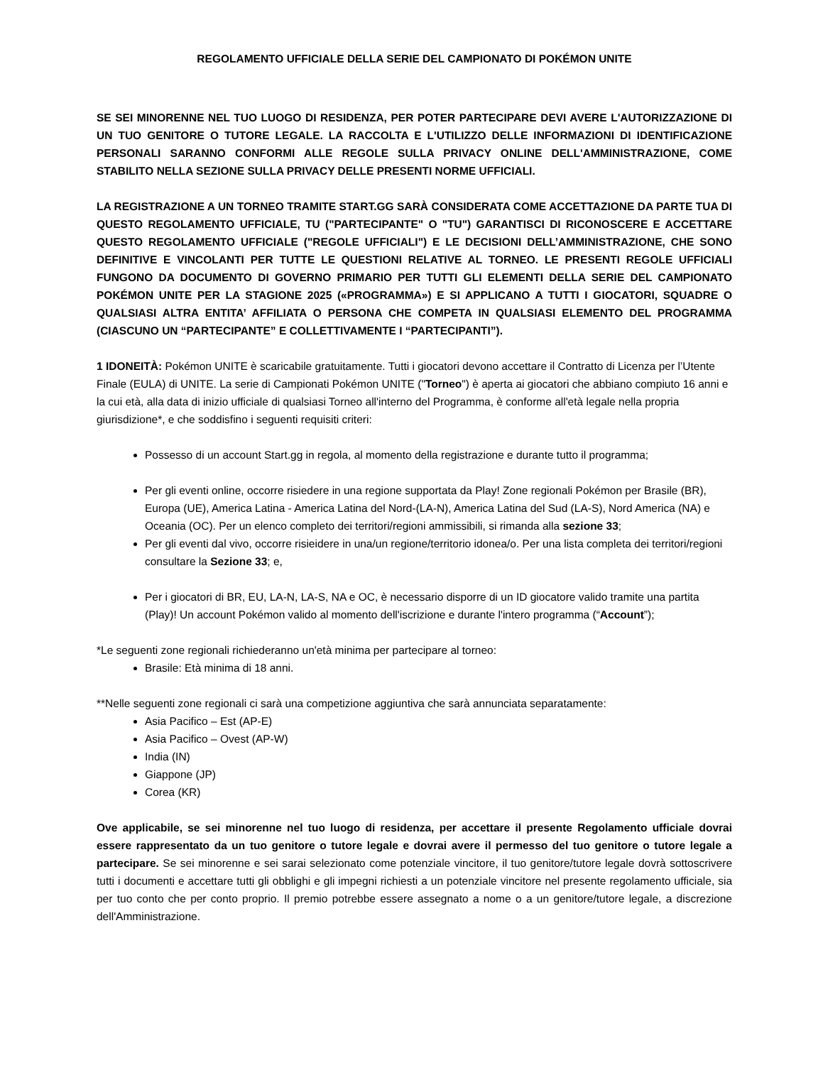REGOLAMENTO UFFICIALE DELLA SERIE DEL CAMPIONATO DI POKÉMON UNITE
SE SEI MINORENNE NEL TUO LUOGO DI RESIDENZA, PER POTER PARTECIPARE DEVI AVERE L'AUTORIZZAZIONE DI UN TUO GENITORE O TUTORE LEGALE. LA RACCOLTA E L'UTILIZZO DELLE INFORMAZIONI DI IDENTIFICAZIONE PERSONALI SARANNO CONFORMI ALLE REGOLE SULLA PRIVACY ONLINE DELL'AMMINISTRAZIONE, COME STABILITO NELLA SEZIONE SULLA PRIVACY DELLE PRESENTI NORME UFFICIALI.
LA REGISTRAZIONE A UN TORNEO TRAMITE START.GG SARÀ CONSIDERATA COME ACCETTAZIONE DA PARTE TUA DI QUESTO REGOLAMENTO UFFICIALE, TU ("PARTECIPANTE" O "TU") GARANTISCI DI RICONOSCERE E ACCETTARE QUESTO REGOLAMENTO UFFICIALE ("REGOLE UFFICIALI") E LE DECISIONI DELL’AMMINISTRAZIONE, CHE SONO DEFINITIVE E VINCOLANTI PER TUTTE LE QUESTIONI RELATIVE AL TORNEO. LE PRESENTI REGOLE UFFICIALI FUNGONO DA DOCUMENTO DI GOVERNO PRIMARIO PER TUTTI GLI ELEMENTI DELLA SERIE DEL CAMPIONATO POKÉMON UNITE PER LA STAGIONE 2025 («PROGRAMMA») E SI APPLICANO A TUTTI I GIOCATORI, SQUADRE O QUALSIASI ALTRA ENTITA’ AFFILIATA O PERSONA CHE COMPETA IN QUALSIASI ELEMENTO DEL PROGRAMMA (CIASCUNO UN “PARTECIPANTE” E COLLETTIVAMENTE I “PARTECIPANTI”).
1 IDONEITÀ: Pokémon UNITE è scaricabile gratuitamente. Tutti i giocatori devono accettare il Contratto di Licenza per l’Utente Finale (EULA) di UNITE. La serie di Campionati Pokémon UNITE ("Torneo") è aperta ai giocatori che abbiano compiuto 16 anni e la cui età, alla data di inizio ufficiale di qualsiasi Torneo all'interno del Programma, è conforme all'età legale nella propria giurisdizione*, e che soddisfino i seguenti requisiti criteri:
Possesso di un account Start.gg in regola, al momento della registrazione e durante tutto il programma;
Per gli eventi online, occorre risiedere in una regione supportata da Play! Zone regionali Pokémon per Brasile (BR), Europa (UE), America Latina - America Latina del Nord-(LA-N), America Latina del Sud (LA-S), Nord America (NA) e Oceania (OC). Per un elenco completo dei territori/regioni ammissibili, si rimanda alla sezione 33;
Per gli eventi dal vivo, occorre risieidere in una/un regione/territorio idonea/o. Per una lista completa dei territori/regioni consultare la Sezione 33; e,
Per i giocatori di BR, EU, LA-N, LA-S, NA e OC, è necessario disporre di un ID giocatore valido tramite una partita (Play)! Un account Pokémon valido al momento dell'iscrizione e durante l'intero programma (“Account”);
*Le seguenti zone regionali richiederanno un'età minima per partecipare al torneo:
Brasile: Età minima di 18 anni.
**Nelle seguenti zone regionali ci sarà una competizione aggiuntiva che sarà annunciata separatamente:
Asia Pacifico – Est (AP-E)
Asia Pacifico – Ovest (AP-W)
India (IN)
Giappone (JP)
Corea (KR)
Ove applicabile, se sei minorenne nel tuo luogo di residenza, per accettare il presente Regolamento ufficiale dovrai essere rappresentato da un tuo genitore o tutore legale e dovrai avere il permesso del tuo genitore o tutore legale a partecipare. Se sei minorenne e sei sarai selezionato come potenziale vincitore, il tuo genitore/tutore legale dovrà sottoscrivere tutti i documenti e accettare tutti gli obblighi e gli impegni richiesti a un potenziale vincitore nel presente regolamento ufficiale, sia per tuo conto che per conto proprio. Il premio potrebbe essere assegnato a nome o a un genitore/tutore legale, a discrezione dell'Amministrazione.